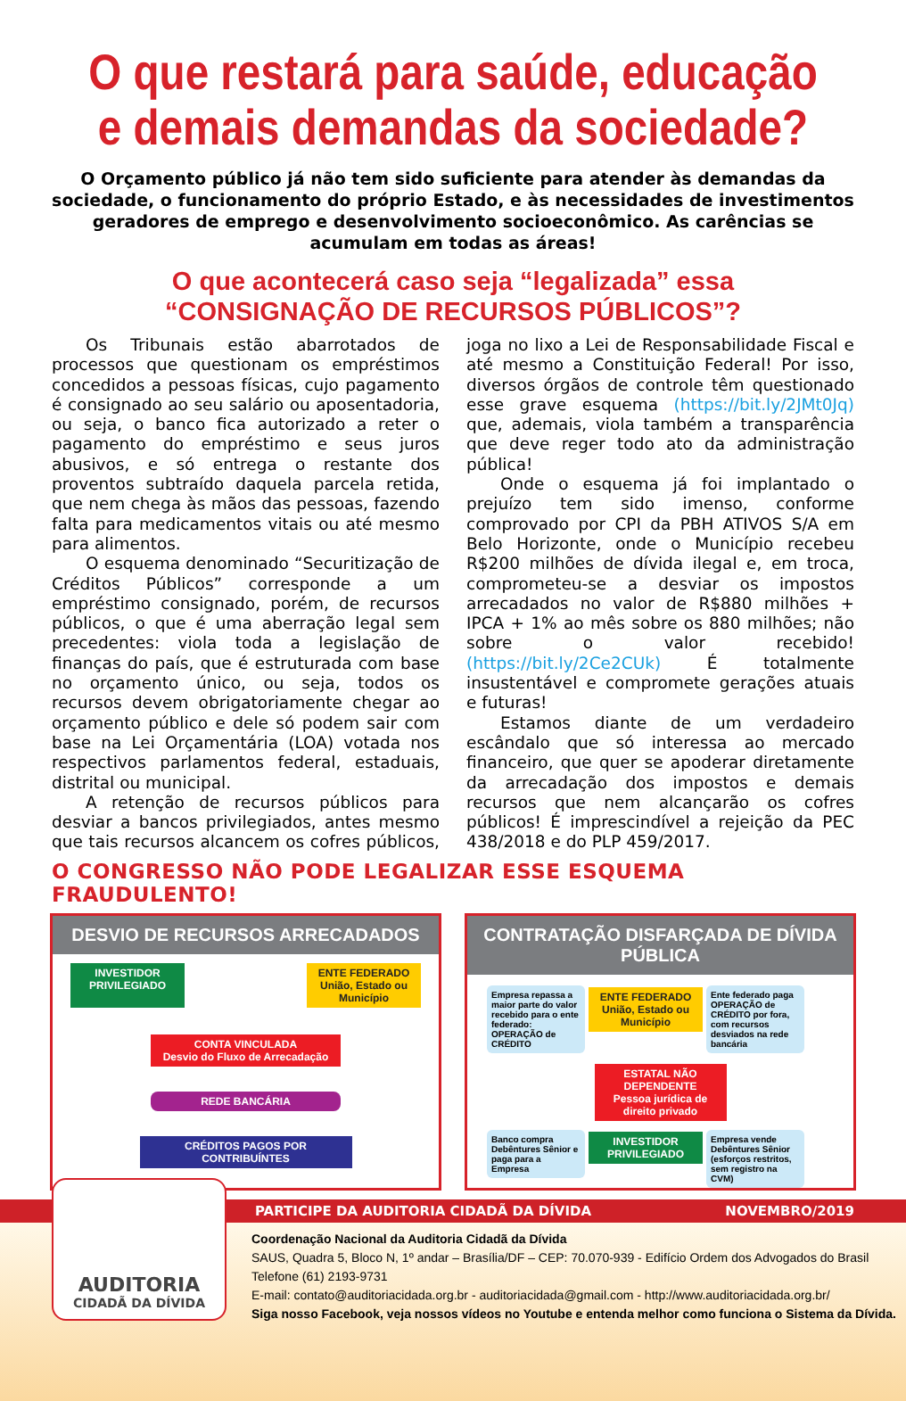O que restará para saúde, educação
e demais demandas da sociedade?
O Orçamento público já não tem sido suficiente para atender às demandas da sociedade, o funcionamento do próprio Estado, e às necessidades de investimentos geradores de emprego e desenvolvimento socioeconômico. As carências se acumulam em todas as áreas!
O que acontecerá caso seja “legalizada” essa
“CONSIGNAÇÃO DE RECURSOS PÚBLICOS”?
Os Tribunais estão abarrotados de processos que questionam os empréstimos concedidos a pessoas físicas, cujo pagamento é consignado ao seu salário ou aposentadoria, ou seja, o banco fica autorizado a reter o pagamento do empréstimo e seus juros abusivos, e só entrega o restante dos proventos subtraído daquela parcela retida, que nem chega às mãos das pessoas, fazendo falta para medicamentos vitais ou até mesmo para alimentos.
O esquema denominado “Securitização de Créditos Públicos” corresponde a um empréstimo consignado, porém, de recursos públicos, o que é uma aberração legal sem precedentes: viola toda a legislação de finanças do país, que é estruturada com base no orçamento único, ou seja, todos os recursos devem obrigatoriamente chegar ao orçamento público e dele só podem sair com base na Lei Orçamentária (LOA) votada nos respectivos parlamentos federal, estaduais, distrital ou municipal.
A retenção de recursos públicos para desviar a bancos privilegiados, antes mesmo que tais recursos alcancem os cofres públicos, joga no lixo a Lei de Responsabilidade Fiscal e até mesmo a Constituição Federal! Por isso, diversos órgãos de controle têm questionado esse grave esquema (https://bit.ly/2JMt0Jq) que, ademais, viola também a transparência que deve reger todo ato da administração pública!
Onde o esquema já foi implantado o prejuízo tem sido imenso, conforme comprovado por CPI da PBH ATIVOS S/A em Belo Horizonte, onde o Município recebeu R$200 milhões de dívida ilegal e, em troca, comprometeu-se a desviar os impostos arrecadados no valor de R$880 milhões + IPCA + 1% ao mês sobre os 880 milhões; não sobre o valor recebido! (https://bit.ly/2Ce2CUk) É totalmente insustentável e compromete gerações atuais e futuras!
Estamos diante de um verdadeiro escândalo que só interessa ao mercado financeiro, que quer se apoderar diretamente da arrecadação dos impostos e demais recursos que nem alcançarão os cofres públicos! É imprescindível a rejeição da PEC 438/2018 e do PLP 459/2017.
O CONGRESSO NÃO PODE LEGALIZAR ESSE ESQUEMA FRAUDULENTO!
DESVIO DE RECURSOS ARRECADADOS
INVESTIDOR PRIVILEGIADO
ENTE FEDERADO
União, Estado ou Município
CONTA VINCULADA
Desvio do Fluxo de Arrecadação
REDE BANCÁRIA
CRÉDITOS PAGOS POR CONTRIBUÍNTES
CONTRATAÇÃO DISFARÇADA DE DÍVIDA PÚBLICA
Empresa repassa a maior parte do valor recebido para o ente federado: OPERAÇÃO de CRÉDITO ENTE FEDERADO
União, Estado ou Município Ente federado paga OPERAÇÃO de CRÉDITO por fora, com recursos desviados na rede bancária
ESTATAL NÃO DEPENDENTE
Pessoa jurídica de direito privado
Banco compra Debêntures Sênior e paga para a Empresa INVESTIDOR PRIVILEGIADO Empresa vende Debêntures Sênior (esforços restritos, sem registro na CVM)
PARTICIPE DA AUDITORIA CIDADÃ DA DÍVIDA NOVEMBRO/2019
AUDITORIA
CIDADÃ DA DÍVIDA
Coordenação Nacional da Auditoria Cidadã da Dívida
SAUS, Quadra 5, Bloco N, 1º andar – Brasília/DF – CEP: 70.070-939 - Edifício Ordem dos Advogados do Brasil
Telefone (61) 2193-9731
E-mail: contato@auditoriacidada.org.br - auditoriacidada@gmail.com - http://www.auditoriacidada.org.br/
Siga nosso Facebook, veja nossos vídeos no Youtube e entenda melhor como funciona o Sistema da Dívida.